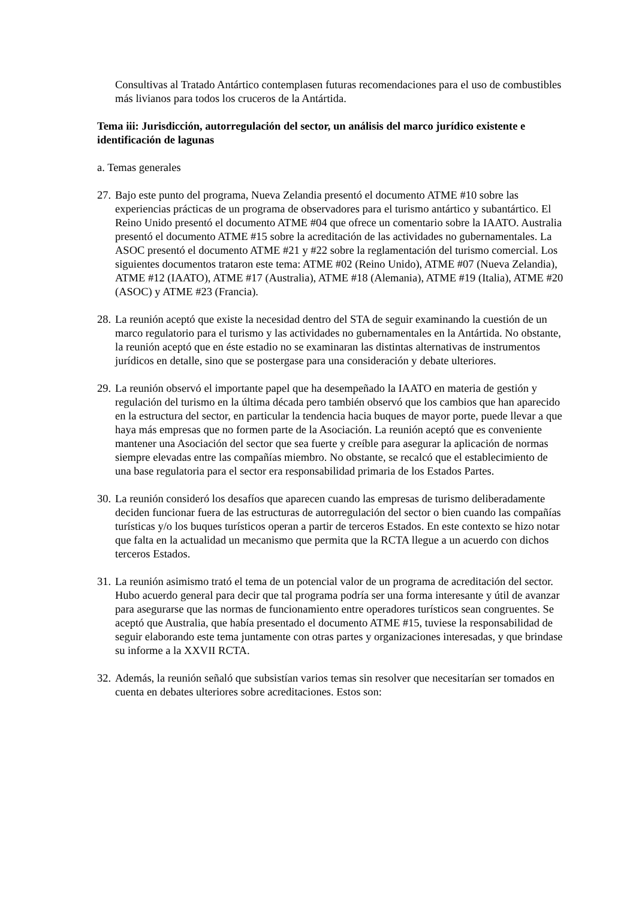Consultivas al Tratado Antártico contemplasen futuras recomendaciones para el uso de combustibles más livianos para todos los cruceros de la Antártida.
Tema iii: Jurisdicción, autorregulación del sector, un análisis del marco jurídico existente e identificación de lagunas
a. Temas generales
27. Bajo este punto del programa, Nueva Zelandia presentó el documento ATME #10 sobre las experiencias prácticas de un programa de observadores para el turismo antártico y subantártico. El Reino Unido presentó el documento ATME #04 que ofrece un comentario sobre la IAATO. Australia presentó el documento ATME #15 sobre la acreditación de las actividades no gubernamentales. La ASOC presentó el documento ATME #21 y #22 sobre la reglamentación del turismo comercial. Los siguientes documentos trataron este tema: ATME #02 (Reino Unido), ATME #07 (Nueva Zelandia), ATME #12 (IAATO), ATME #17 (Australia), ATME #18 (Alemania), ATME #19 (Italia), ATME #20 (ASOC) y ATME #23 (Francia).
28. La reunión aceptó que existe la necesidad dentro del STA de seguir examinando la cuestión de un marco regulatorio para el turismo y las actividades no gubernamentales en la Antártida. No obstante, la reunión aceptó que en éste estadio no se examinaran las distintas alternativas de instrumentos jurídicos en detalle, sino que se postergase para una consideración y debate ulteriores.
29. La reunión observó el importante papel que ha desempeñado la IAATO en materia de gestión y regulación del turismo en la última década pero también observó que los cambios que han aparecido en la estructura del sector, en particular la tendencia hacia buques de mayor porte, puede llevar a que haya más empresas que no formen parte de la Asociación. La reunión aceptó que es conveniente mantener una Asociación del sector que sea fuerte y creíble para asegurar la aplicación de normas siempre elevadas entre las compañías miembro. No obstante, se recalcó que el establecimiento de una base regulatoria para el sector era responsabilidad primaria de los Estados Partes.
30. La reunión consideró los desafíos que aparecen cuando las empresas de turismo deliberadamente deciden funcionar fuera de las estructuras de autorregulación del sector o bien cuando las compañías turísticas y/o los buques turísticos operan a partir de terceros Estados. En este contexto se hizo notar que falta en la actualidad un mecanismo que permita que la RCTA llegue a un acuerdo con dichos terceros Estados.
31. La reunión asimismo trató el tema de un potencial valor de un programa de acreditación del sector. Hubo acuerdo general para decir que tal programa podría ser una forma interesante y útil de avanzar para asegurarse que las normas de funcionamiento entre operadores turísticos sean congruentes. Se aceptó que Australia, que había presentado el documento ATME #15, tuviese la responsabilidad de seguir elaborando este tema juntamente con otras partes y organizaciones interesadas, y que brindase su informe a la XXVII RCTA.
32. Además, la reunión señaló que subsistían varios temas sin resolver que necesitarían ser tomados en cuenta en debates ulteriores sobre acreditaciones. Estos son: